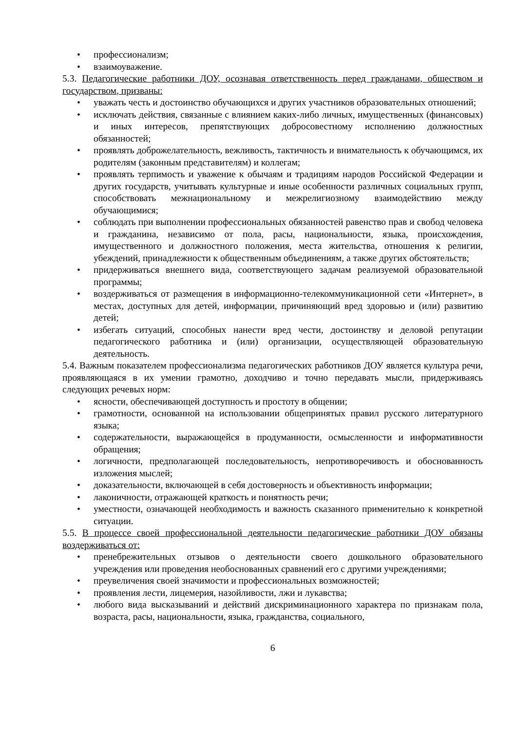• профессионализм;
• взаимоуважение.
5.3. Педагогические работники ДОУ, осознавая ответственность перед гражданами, обществом и государством, призваны:
• уважать честь и достоинство обучающихся и других участников образовательных отношений;
• исключать действия, связанные с влиянием каких-либо личных, имущественных (финансовых) и иных интересов, препятствующих добросовестному исполнению должностных обязанностей;
• проявлять доброжелательность, вежливость, тактичность и внимательность к обучающимся, их родителям (законным представителям) и коллегам;
• проявлять терпимость и уважение к обычаям и традициям народов Российской Федерации и других государств, учитывать культурные и иные особенности различных социальных групп, способствовать межнациональному и межрелигиозному взаимодействию между обучающимися;
• соблюдать при выполнении профессиональных обязанностей равенство прав и свобод человека и гражданина, независимо от пола, расы, национальности, языка, происхождения, имущественного и должностного положения, места жительства, отношения к религии, убеждений, принадлежности к общественным объединениям, а также других обстоятельств;
• придерживаться внешнего вида, соответствующего задачам реализуемой образовательной программы;
• воздерживаться от размещения в информационно-телекоммуникационной сети «Интернет», в местах, доступных для детей, информации, причиняющий вред здоровью и (или) развитию детей;
• избегать ситуаций, способных нанести вред чести, достоинству и деловой репутации педагогического работника и (или) организации, осуществляющей образовательную деятельность.
5.4. Важным показателем профессионализма педагогических работников ДОУ является культура речи, проявляющаяся в их умении грамотно, доходчиво и точно передавать мысли, придерживаясь следующих речевых норм:
• ясности, обеспечивающей доступность и простоту в общении;
• грамотности, основанной на использовании общепринятых правил русского литературного языка;
• содержательности, выражающейся в продуманности, осмысленности и информативности обращения;
• логичности, предполагающей последовательность, непротиворечивость и обоснованность изложения мыслей;
• доказательности, включающей в себя достоверность и объективность информации;
• лаконичности, отражающей краткость и понятность речи;
• уместности, означающей необходимость и важность сказанного применительно к конкретной ситуации.
5.5. В процессе своей профессиональной деятельности педагогические работники ДОУ обязаны воздерживаться от:
• пренебрежительных отзывов о деятельности своего дошкольного образовательного учреждения или проведения необоснованных сравнений его с другими учреждениями;
• преувеличения своей значимости и профессиональных возможностей;
• проявления лести, лицемерия, назойливости, лжи и лукавства;
• любого вида высказываний и действий дискриминационного характера по признакам пола, возраста, расы, национальности, языка, гражданства, социального,
6